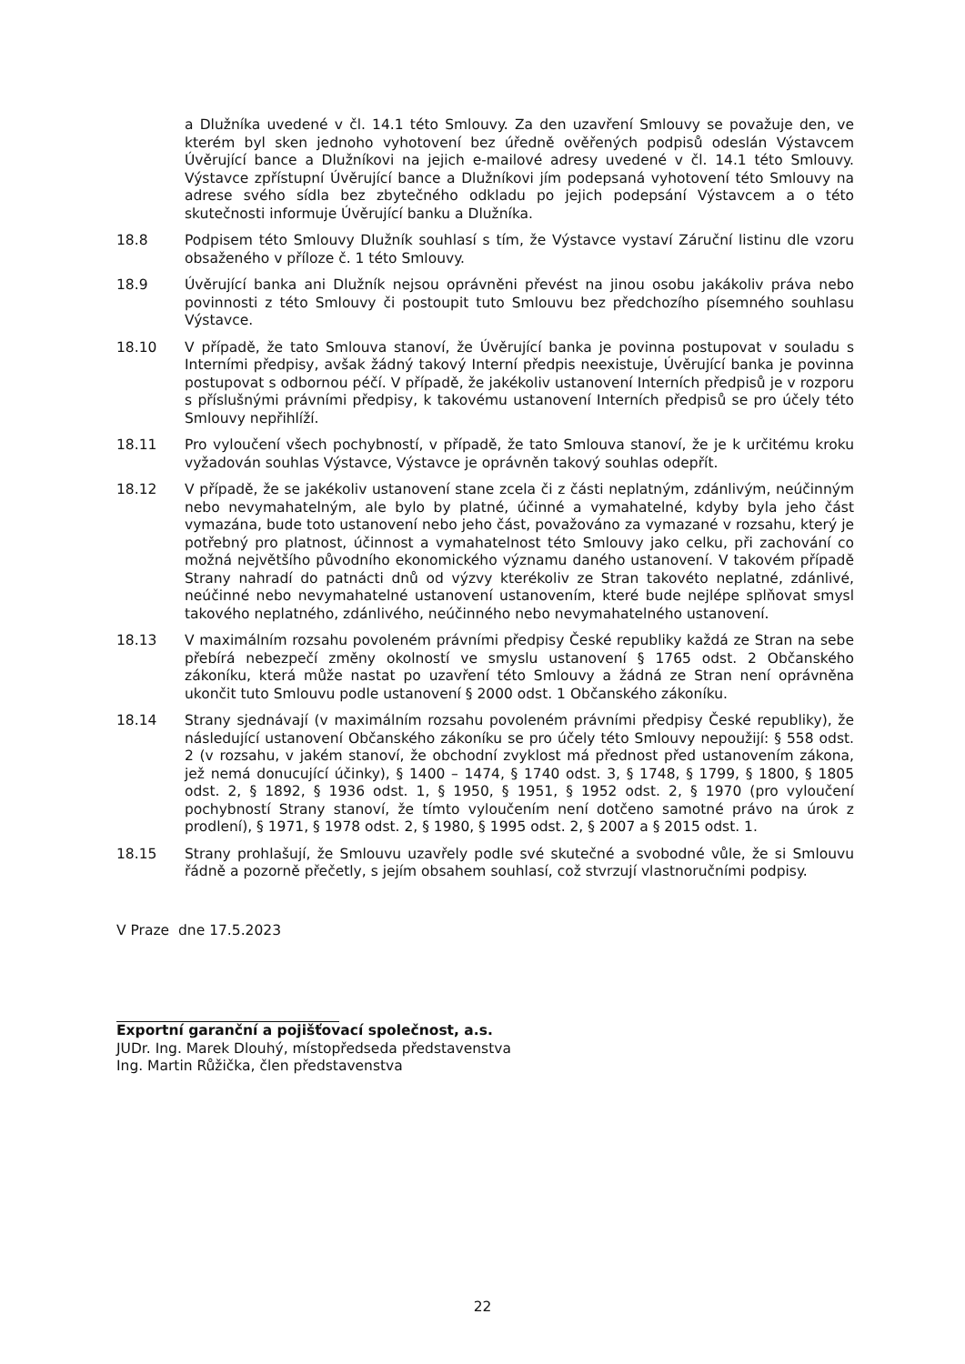a Dlužníka uvedené v čl. 14.1 této Smlouvy. Za den uzavření Smlouvy se považuje den, ve kterém byl sken jednoho vyhotovení bez úředně ověřených podpisů odeslán Výstavcem Úvěrující bance a Dlužníkovi na jejich e-mailové adresy uvedené v čl. 14.1 této Smlouvy. Výstavce zpřístupní Úvěrující bance a Dlužníkovi jím podepsaná vyhotovení této Smlouvy na adrese svého sídla bez zbytečného odkladu po jejich podepsání Výstavcem a o této skutečnosti informuje Úvěrující banku a Dlužníka.
18.8 Podpisem této Smlouvy Dlužník souhlasí s tím, že Výstavce vystaví Záruční listinu dle vzoru obsaženého v příloze č. 1 této Smlouvy.
18.9 Úvěrující banka ani Dlužník nejsou oprávněni převést na jinou osobu jakákoliv práva nebo povinnosti z této Smlouvy či postoupit tuto Smlouvu bez předchozího písemného souhlasu Výstavce.
18.10 V případě, že tato Smlouva stanoví, že Úvěrující banka je povinna postupovat v souladu s Interními předpisy, avšak žádný takový Interní předpis neexistuje, Úvěrující banka je povinna postupovat s odbornou péčí. V případě, že jakékoliv ustanovení Interních předpisů je v rozporu s příslušnými právními předpisy, k takovému ustanovení Interních předpisů se pro účely této Smlouvy nepřihlíží.
18.11 Pro vyloučení všech pochybností, v případě, že tato Smlouva stanoví, že je k určitému kroku vyžadován souhlas Výstavce, Výstavce je oprávněn takový souhlas odepřít.
18.12 V případě, že se jakékoliv ustanovení stane zcela či z části neplatným, zdánlivým, neúčinným nebo nevymahatelným, ale bylo by platné, účinné a vymahatelné, kdyby byla jeho část vymazána, bude toto ustanovení nebo jeho část, považováno za vymazané v rozsahu, který je potřebný pro platnost, účinnost a vymahatelnost této Smlouvy jako celku, při zachování co možná největšího původního ekonomického významu daného ustanovení. V takovém případě Strany nahradí do patnácti dnů od výzvy kterékoliv ze Stran takovéto neplatné, zdánlivé, neúčinné nebo nevymahatelné ustanovení ustanovením, které bude nejlépe splňovat smysl takového neplatného, zdánlivého, neúčinného nebo nevymahatelného ustanovení.
18.13 V maximálním rozsahu povoleném právními předpisy České republiky každá ze Stran na sebe přebírá nebezpečí změny okolností ve smyslu ustanovení § 1765 odst. 2 Občanského zákoníku, která může nastat po uzavření této Smlouvy a žádná ze Stran není oprávněna ukončit tuto Smlouvu podle ustanovení § 2000 odst. 1 Občanského zákoníku.
18.14 Strany sjednávají (v maximálním rozsahu povoleném právními předpisy České republiky), že následující ustanovení Občanského zákoníku se pro účely této Smlouvy nepoužijí: § 558 odst. 2 (v rozsahu, v jakém stanoví, že obchodní zvyklost má přednost před ustanovením zákona, jež nemá donucující účinky), § 1400 – 1474, § 1740 odst. 3, § 1748, § 1799, § 1800, § 1805 odst. 2, § 1892, § 1936 odst. 1, § 1950, § 1951, § 1952 odst. 2, § 1970 (pro vyloučení pochybností Strany stanoví, že tímto vyloučením není dotčeno samotné právo na úrok z prodlení), § 1971, § 1978 odst. 2, § 1980, § 1995 odst. 2, § 2007 a § 2015 odst. 1.
18.15 Strany prohlašují, že Smlouvu uzavřely podle své skutečné a svobodné vůle, že si Smlouvu řádně a pozorně přečetly, s jejím obsahem souhlasí, což stvrzují vlastnoručními podpisy.
V Praze dne 17.5.2023
Exportní garanční a pojišťovací společnost, a.s.
JUDr. Ing. Marek Dlouhý, místopředseda představenstva
Ing. Martin Růžička, člen představenstva
22